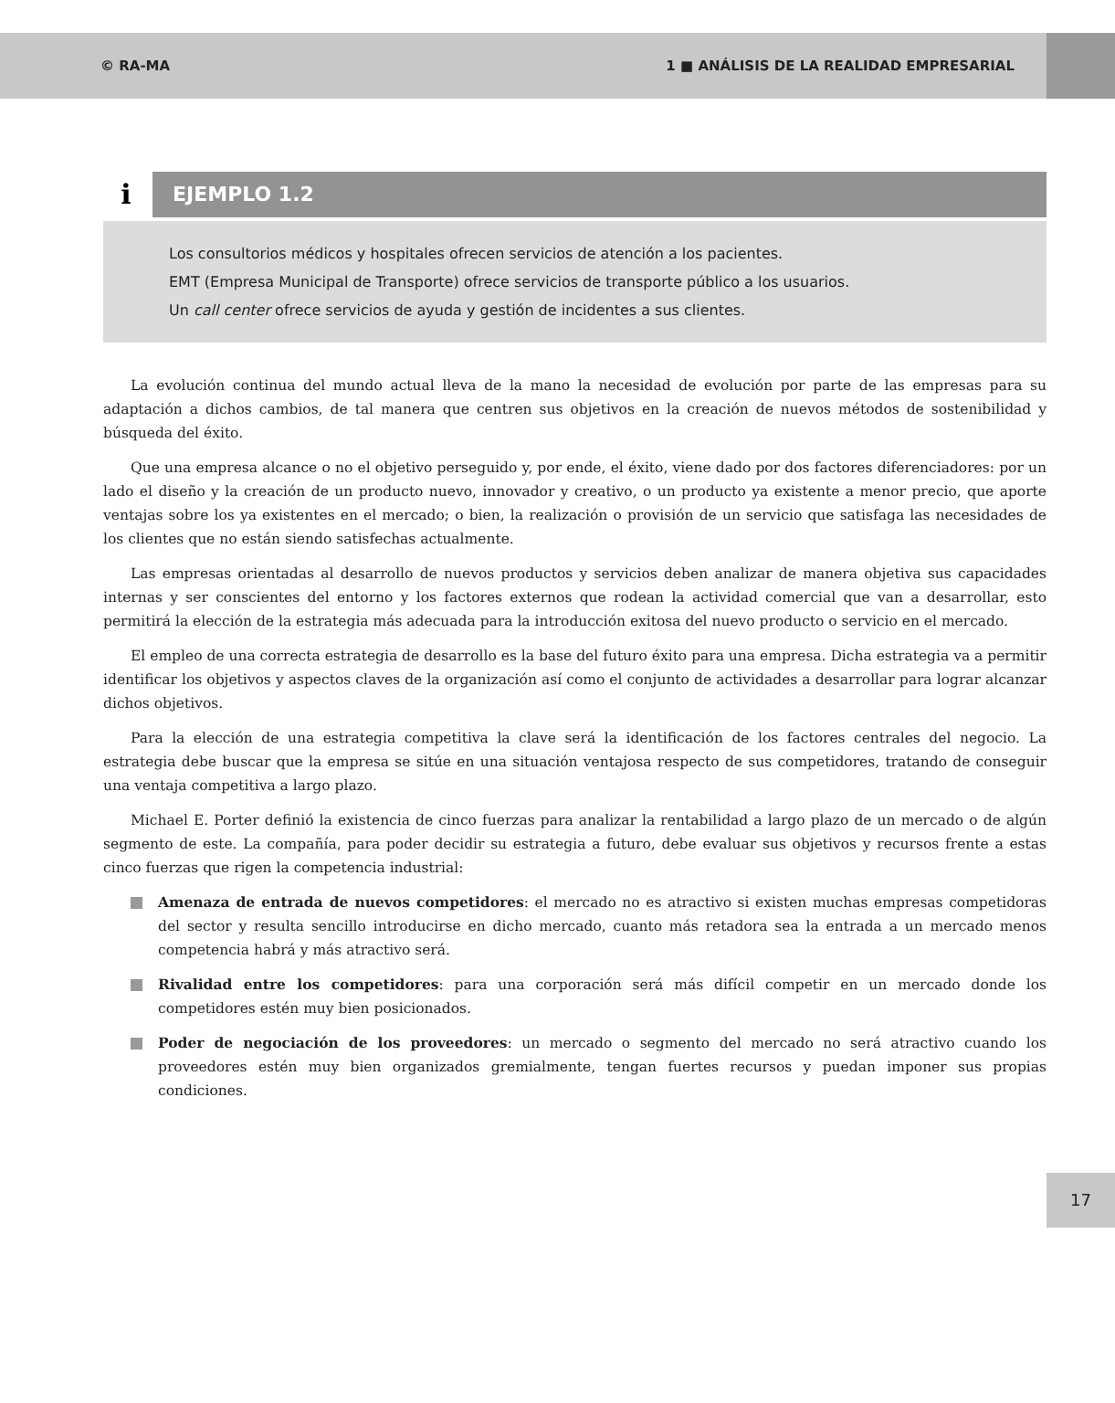© RA-MA 1 ■ ANÁLISIS DE LA REALIDAD EMPRESARIAL
i
EJEMPLO 1.2
Los consultorios médicos y hospitales ofrecen servicios de atención a los pacientes.
EMT (Empresa Municipal de Transporte) ofrece servicios de transporte público a los usuarios.
Un call center ofrece servicios de ayuda y gestión de incidentes a sus clientes.
La evolución continua del mundo actual lleva de la mano la necesidad de evolución por parte de las empresas para su adaptación a dichos cambios, de tal manera que centren sus objetivos en la creación de nuevos métodos de sostenibilidad y búsqueda del éxito.
Que una empresa alcance o no el objetivo perseguido y, por ende, el éxito, viene dado por dos factores diferenciadores: por un lado el diseño y la creación de un producto nuevo, innovador y creativo, o un producto ya existente a menor precio, que aporte ventajas sobre los ya existentes en el mercado; o bien, la realización o provisión de un servicio que satisfaga las necesidades de los clientes que no están siendo satisfechas actualmente.
Las empresas orientadas al desarrollo de nuevos productos y servicios deben analizar de manera objetiva sus capacidades internas y ser conscientes del entorno y los factores externos que rodean la actividad comercial que van a desarrollar, esto permitirá la elección de la estrategia más adecuada para la introducción exitosa del nuevo producto o servicio en el mercado.
El empleo de una correcta estrategia de desarrollo es la base del futuro éxito para una empresa. Dicha estrategia va a permitir identificar los objetivos y aspectos claves de la organización así como el conjunto de actividades a desarrollar para lograr alcanzar dichos objetivos.
Para la elección de una estrategia competitiva la clave será la identificación de los factores centrales del negocio. La estrategia debe buscar que la empresa se sitúe en una situación ventajosa respecto de sus competidores, tratando de conseguir una ventaja competitiva a largo plazo.
Michael E. Porter definió la existencia de cinco fuerzas para analizar la rentabilidad a largo plazo de un mercado o de algún segmento de este. La compañía, para poder decidir su estrategia a futuro, debe evaluar sus objetivos y recursos frente a estas cinco fuerzas que rigen la competencia industrial:
Amenaza de entrada de nuevos competidores: el mercado no es atractivo si existen muchas empresas competidoras del sector y resulta sencillo introducirse en dicho mercado, cuanto más retadora sea la entrada a un mercado menos competencia habrá y más atractivo será.
Rivalidad entre los competidores: para una corporación será más difícil competir en un mercado donde los competidores estén muy bien posicionados.
Poder de negociación de los proveedores: un mercado o segmento del mercado no será atractivo cuando los proveedores estén muy bien organizados gremialmente, tengan fuertes recursos y puedan imponer sus propias condiciones.
17